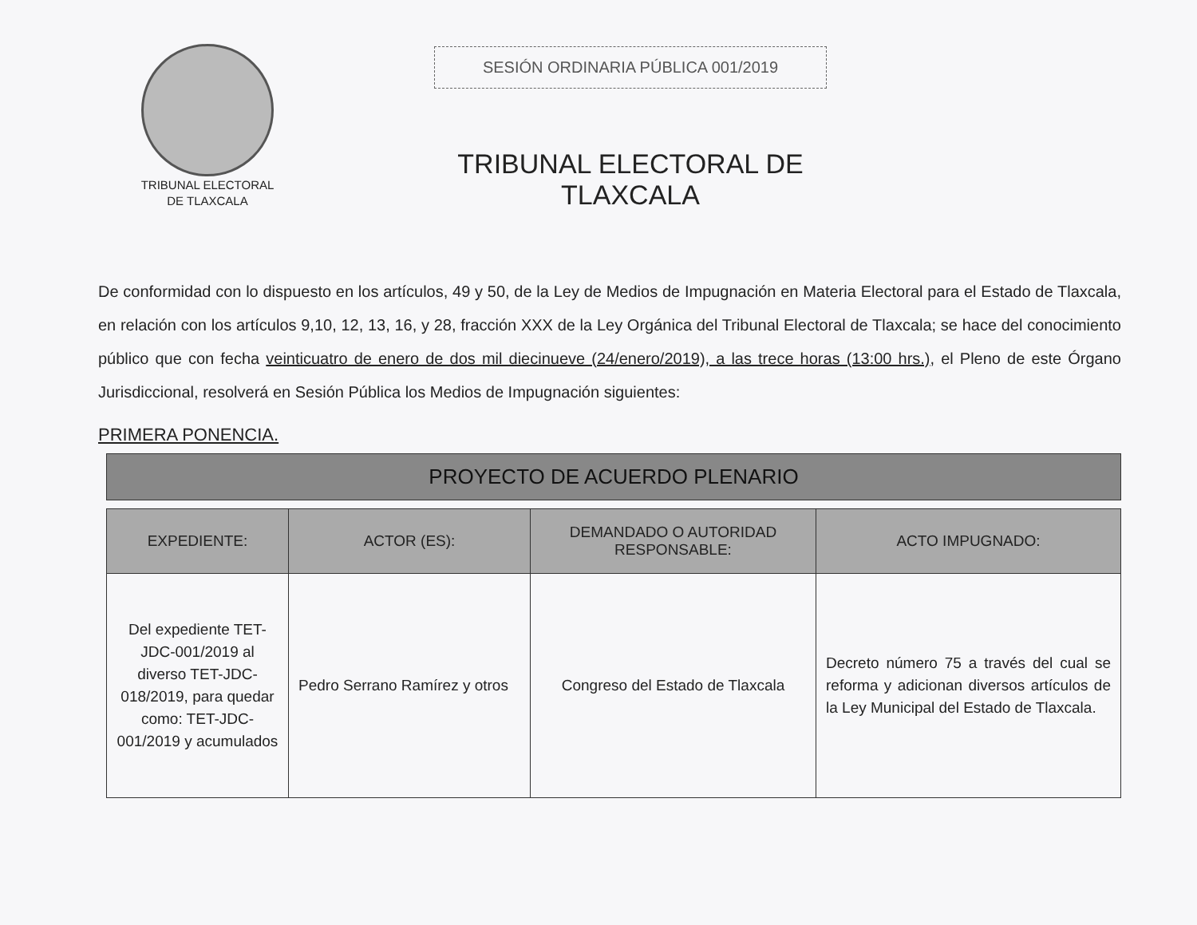TRIBUNAL ELECTORAL
DE TLAXCALA
SESIÓN ORDINARIA PÚBLICA 001/2019
TRIBUNAL ELECTORAL DE TLAXCALA
De conformidad con lo dispuesto en los artículos, 49 y 50, de la Ley de Medios de Impugnación en Materia Electoral para el Estado de Tlaxcala, en relación con los artículos 9,10, 12, 13, 16, y 28, fracción XXX de la Ley Orgánica del Tribunal Electoral de Tlaxcala; se hace del conocimiento público que con fecha veinticuatro de enero de dos mil diecinueve (24/enero/2019), a las trece horas (13:00 hrs.), el Pleno de este Órgano Jurisdiccional, resolverá en Sesión Pública los Medios de Impugnación siguientes:
PRIMERA PONENCIA.
| PROYECTO DE ACUERDO PLENARIO | | | |
| EXPEDIENTE: | ACTOR (ES): | DEMANDADO O AUTORIDAD RESPONSABLE: | ACTO IMPUGNADO: |
| Del expediente TET-JDC-001/2019 al diverso TET-JDC-018/2019, para quedar como: TET-JDC-001/2019 y acumulados | Pedro Serrano Ramírez y otros | Congreso del Estado de Tlaxcala | Decreto número 75 a través del cual se reforma y adicionan diversos artículos de la Ley Municipal del Estado de Tlaxcala. |